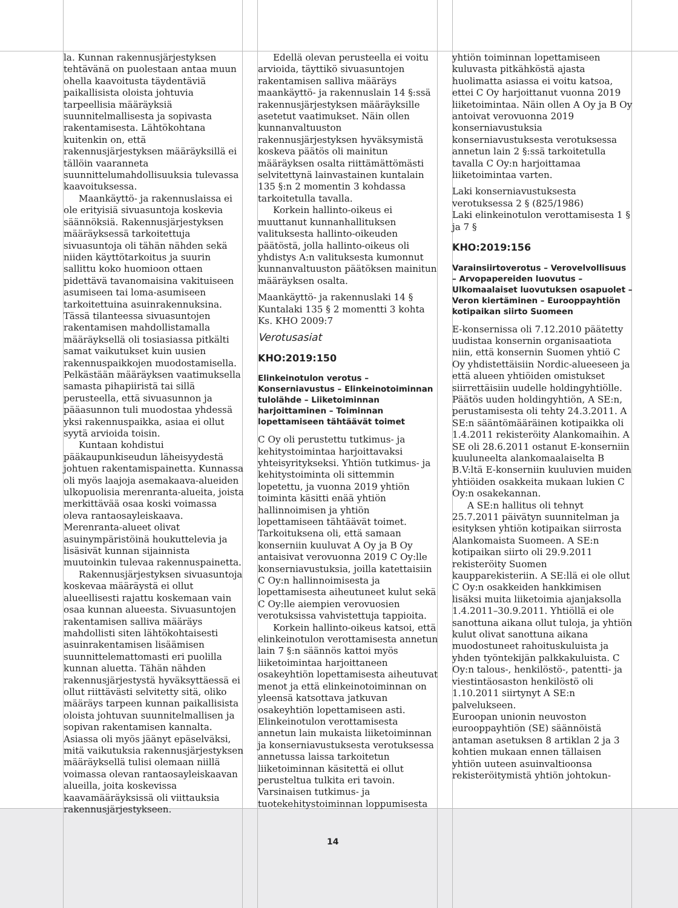la. Kunnan rakennusjärjestyksen tehtävänä on puolestaan antaa muun ohella kaavoitusta täydentäviä paikallisista oloista johtuvia tarpeellisia määräyksiä suunnitelmallisesta ja sopivasta rakentamisesta. Lähtökohtana kuitenkin on, että rakennusjärjestyksen määräyksillä ei tällöin vaaranneta suunnittelumahdollisuuksia tulevassa kaavoituksessa.
Maankäyttö- ja rakennuslaissa ei ole erityisiä sivuasuntoja koskevia säännöksiä. Rakennusjärjestyksen määräyksessä tarkoitettuja sivuasuntoja oli tähän nähden sekä niiden käyttötarkoitus ja suurin sallittu koko huomioon ottaen pidettävä tavanomaisina vakituiseen asumiseen tai loma-asumiseen tarkoitettuina asuinrakennuksina. Tässä tilanteessa sivuasuntojen rakentamisen mahdollistamalla määräyksellä oli tosiasiassa pitkälti samat vaikutukset kuin uusien rakennuspaikkojen muodostamisella. Pelkästään määräyksen vaatimuksella samasta pihapiiristä tai sillä perusteella, että sivuasunnon ja pääasunnon tuli muodostaa yhdessä yksi rakennuspaikka, asiaa ei ollut syytä arvioida toisin.
Kuntaan kohdistui pääkaupunkiseudun läheisyydestä johtuen rakentamispainetta. Kunnassa oli myös laajoja asemakaava-alueiden ulkopuolisia merenranta-alueita, joista merkittävää osaa koski voimassa oleva rantaosayleiskaava. Merenranta-alueet olivat asuinympäristöinä houkuttelevia ja lisäsivät kunnan sijainnista muutoinkin tulevaa rakennuspainetta.
Rakennusjärjestyksen sivuasuntoja koskevaa määräystä ei ollut alueellisesti rajattu koskemaan vain osaa kunnan alueesta. Sivuasuntojen rakentamisen salliva määräys mahdollisti siten lähtökohtaisesti asuinrakentamisen lisäämisen suunnittelemattomasti eri puolilla kunnan aluetta. Tähän nähden rakennusjärjestystä hyväksyttäessä ei ollut riittävästi selvitetty sitä, oliko määräys tarpeen kunnan paikallisista oloista johtuvan suunnitelmallisen ja sopivan rakentamisen kannalta. Asiassa oli myös jäänyt epäselväksi, mitä vaikutuksia rakennusjärjestyksen määräyksellä tulisi olemaan niillä voimassa olevan rantaosayleiskaavan alueilla, joita koskevissa kaavamääräyksissä oli viittauksia rakennusjärjestykseen.
Edellä olevan perusteella ei voitu arvioida, täyttikö sivuasuntojen rakentamisen salliva määräys maankäyttö- ja rakennuslain 14 §:ssä rakennusjärjestyksen määräyksille asetetut vaatimukset. Näin ollen kunnanvaltuuston rakennusjärjestyksen hyväksymistä koskeva päätös oli mainitun määräyksen osalta riittämättömästi selvitettynä lainvastainen kuntalain 135 §:n 2 momentin 3 kohdassa tarkoitetulla tavalla.
Korkein hallinto-oikeus ei muuttanut kunnanhallituksen valituksesta hallinto-oikeuden päätöstä, jolla hallinto-oikeus oli yhdistys A:n valituksesta kumonnut kunnanvaltuuston päätöksen mainitun määräyksen osalta.
Maankäyttö- ja rakennuslaki 14 §
Kuntalaki 135 § 2 momentti 3 kohta
Ks. KHO 2009:7
Verotusasiat
KHO:2019:150
Elinkeinotulon verotus – Konserniavustus – Elinkeinotoiminnan tulolähde – Liiketoiminnan harjoittaminen – Toiminnan lopettamiseen tähtäävät toimet
C Oy oli perustettu tutkimus- ja kehitystoimintaa harjoittavaksi yhteisyritykseksi. Yhtiön tutkimus- ja kehitystoiminta oli sittemmin lopetettu, ja vuonna 2019 yhtiön toiminta käsitti enää yhtiön hallinnoimisen ja yhtiön lopettamiseen tähtäävät toimet. Tarkoituksena oli, että samaan konserniin kuuluvat A Oy ja B Oy antaisivat verovuonna 2019 C Oy:lle konserniavustuksia, joilla katettaisiin C Oy:n hallinnoimisesta ja lopettamisesta aiheutuneet kulut sekä C Oy:lle aiempien verovuosien verotuksissa vahvistettuja tappioita.
Korkein hallinto-oikeus katsoi, että elinkeinotulon verottamisesta annetun lain 7 §:n säännös kattoi myös liiketoimintaa harjoittaneen osakeyhtiön lopettamisesta aiheutuvat menot ja että elinkeinotoiminnan on yleensä katsottava jatkuvan osakeyhtiön lopettamiseen asti. Elinkeinotulon verottamisesta annetun lain mukaista liiketoiminnan ja konserniavustuksesta verotuksessa annetussa laissa tarkoitetun liiketoiminnan käsitettä ei ollut perusteltua tulkita eri tavoin. Varsinaisen tutkimus- ja tuotekehitystoiminnan loppumisesta
yhtiön toiminnan lopettamiseen kuluvasta pitkähköstä ajasta huolimatta asiassa ei voitu katsoa, ettei C Oy harjoittanut vuonna 2019 liiketoimintaa. Näin ollen A Oy ja B Oy antoivat verovuonna 2019 konserniavustuksia konserniavustuksesta verotuksessa annetun lain 2 §:ssä tarkoitetulla tavalla C Oy:n harjoittamaa liiketoimintaa varten.
Laki konserniavustuksesta verotuksessa 2 § (825/1986)
Laki elinkeinotulon verottamisesta 1 § ja 7 §
KHO:2019:156
Varainsiirtoverotus – Verovelvollisuus – Arvopapereiden luovutus – Ulkomaalaiset luovutuksen osapuolet – Veron kiertäminen – Eurooppayhtiön kotipaikan siirto Suomeen
E-konsernissa oli 7.12.2010 päätetty uudistaa konsernin organisaatiota niin, että konsernin Suomen yhtiö C Oy yhdistettäisiin Nordic-alueeseen ja että alueen yhtiöiden omistukset siirrettäisiin uudelle holdingyhtiölle. Päätös uuden holdingyhtiön, A SE:n, perustamisesta oli tehty 24.3.2011. A SE:n sääntömääräinen kotipaikka oli 1.4.2011 rekisteröity Alankomaihin. A SE oli 28.6.2011 ostanut E-konserniin kuuluneelta alankomaalaiselta B B.V:ltä E-konserniin kuuluvien muiden yhtiöiden osakkeita mukaan lukien C Oy:n osakekannan.
A SE:n hallitus oli tehnyt 25.7.2011 päivätyn suunnitelman ja esityksen yhtiön kotipaikan siirrosta Alankomaista Suomeen. A SE:n kotipaikan siirto oli 29.9.2011 rekisteröity Suomen kaupparekisteriin. A SE:llä ei ole ollut C Oy:n osakkeiden hankkimisen lisäksi muita liiketoimia ajanjaksolla 1.4.2011–30.9.2011. Yhtiöllä ei ole sanottuna aikana ollut tuloja, ja yhtiön kulut olivat sanottuna aikana muodostuneet rahoituskuluista ja yhden työntekijän palkkakuluista. C Oy:n talous-, henkilöstö-, patentti- ja viestintäosaston henkilöstö oli 1.10.2011 siirtynyt A SE:n palvelukseen.
Euroopan unionin neuvoston eurooppayhtiön (SE) säännöistä antaman asetuksen 8 artiklan 2 ja 3 kohtien mukaan ennen tällaisen yhtiön uuteen asuinvaltioonsa rekisteröitymistä yhtiön johtokun-
14